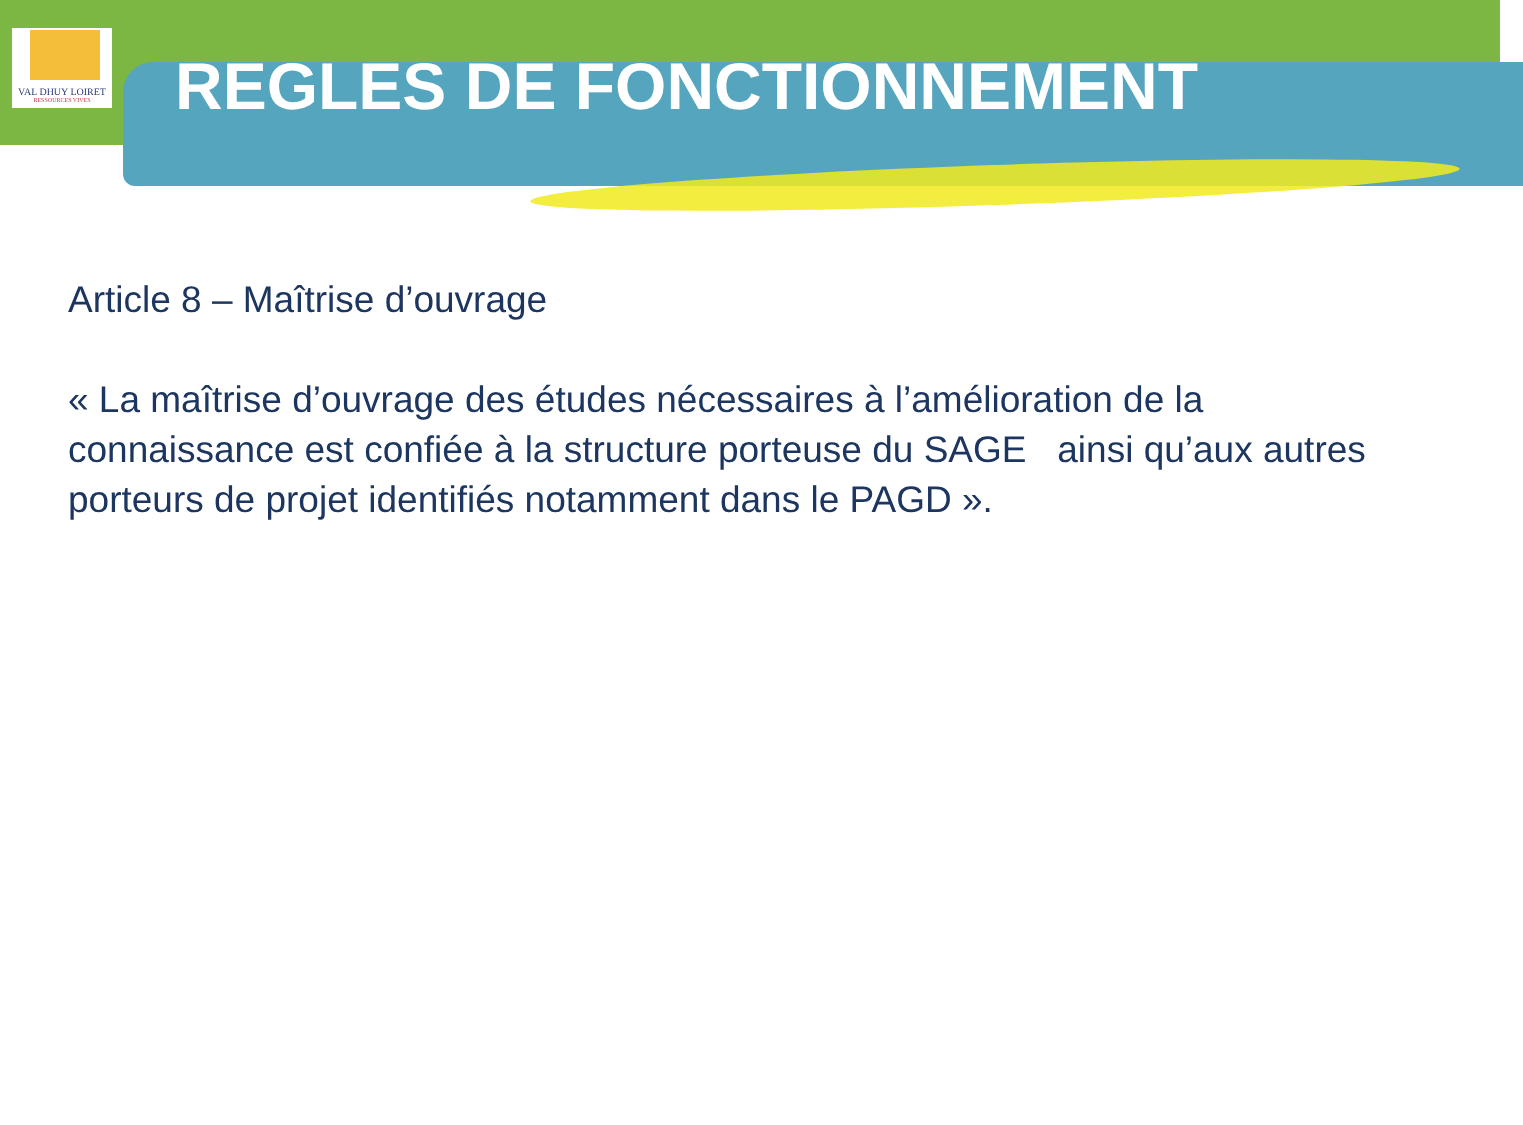VAL DHUY LOIRET
RESSOURCES VIVES
REGLES DE FONCTIONNEMENT
Article 8 – Maîtrise d’ouvrage
« La maîtrise d’ouvrage des études nécessaires à l’amélioration de la connaissance est confiée à la structure porteuse du SAGE ainsi qu’aux autres porteurs de projet identifiés notamment dans le PAGD ».